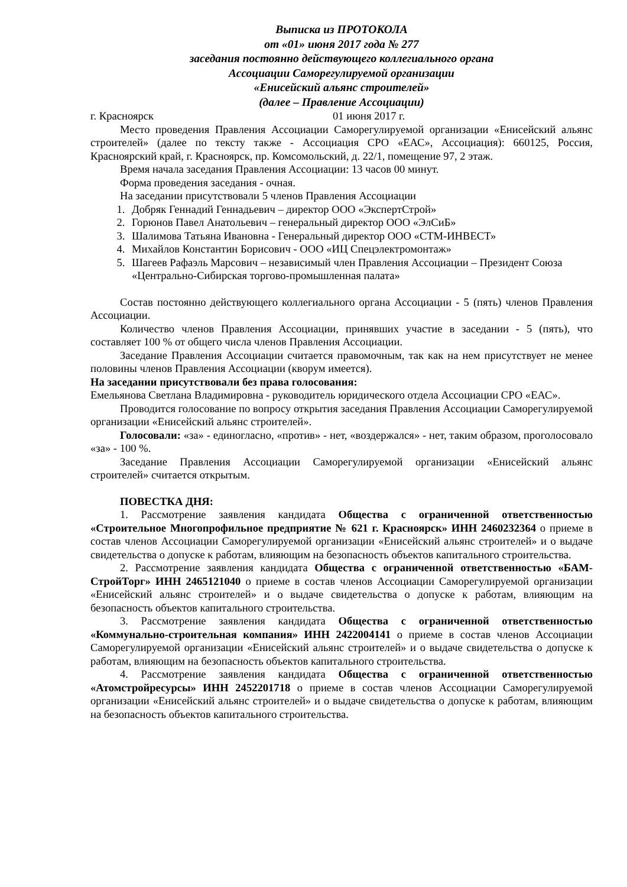Выписка из ПРОТОКОЛА
от «01» июня 2017 года № 277
заседания постоянно действующего коллегиального органа
Ассоциации Саморегулируемой организации
«Енисейский альянс строителей»
(далее – Правление Ассоциации)
г. Красноярск 01 июня 2017 г.
Место проведения Правления Ассоциации Саморегулируемой организации «Енисейский альянс строителей» (далее по тексту также - Ассоциация СРО «ЕАС», Ассоциация): 660125, Россия, Красноярский край, г. Красноярск, пр. Комсомольский, д. 22/1, помещение 97, 2 этаж.
Время начала заседания Правления Ассоциации: 13 часов 00 минут.
Форма проведения заседания - очная.
На заседании присутствовали 5 членов Правления Ассоциации
1. Добряк Геннадий Геннадьевич – директор ООО «ЭкспертСтрой»
2. Горюнов Павел Анатольевич – генеральный директор ООО «ЭлСиБ»
3. Шалимова Татьяна Ивановна - Генеральный директор ООО «СТМ-ИНВЕСТ»
4. Михайлов Константин Борисович - ООО «ИЦ Спецэлектромонтаж»
5. Шагеев Рафаэль Марсович – независимый член Правления Ассоциации – Президент Союза «Центрально-Сибирская торгово-промышленная палата»
Состав постоянно действующего коллегиального органа Ассоциации - 5 (пять) членов Правления Ассоциации.
Количество членов Правления Ассоциации, принявших участие в заседании - 5 (пять), что составляет 100 % от общего числа членов Правления Ассоциации.
Заседание Правления Ассоциации считается правомочным, так как на нем присутствует не менее половины членов Правления Ассоциации (кворум имеется).
На заседании присутствовали без права голосования:
Емельянова Светлана Владимировна - руководитель юридического отдела Ассоциации СРО «ЕАС».
Проводится голосование по вопросу открытия заседания Правления Ассоциации Саморегулируемой организации «Енисейский альянс строителей».
Голосовали: «за» - единогласно, «против» - нет, «воздержался» - нет, таким образом, проголосовало «за» - 100 %.
Заседание Правления Ассоциации Саморегулируемой организации «Енисейский альянс строителей» считается открытым.
ПОВЕСТКА ДНЯ:
1. Рассмотрение заявления кандидата Общества с ограниченной ответственностью «Строительное Многопрофильное предприятие № 621 г. Красноярск» ИНН 2460232364 о приеме в состав членов Ассоциации Саморегулируемой организации «Енисейский альянс строителей» и о выдаче свидетельства о допуске к работам, влияющим на безопасность объектов капитального строительства.
2. Рассмотрение заявления кандидата Общества с ограниченной ответственностью «БАМ-СтройТорг» ИНН 2465121040 о приеме в состав членов Ассоциации Саморегулируемой организации «Енисейский альянс строителей» и о выдаче свидетельства о допуске к работам, влияющим на безопасность объектов капитального строительства.
3. Рассмотрение заявления кандидата Общества с ограниченной ответственностью «Коммунально-строительная компания» ИНН 2422004141 о приеме в состав членов Ассоциации Саморегулируемой организации «Енисейский альянс строителей» и о выдаче свидетельства о допуске к работам, влияющим на безопасность объектов капитального строительства.
4. Рассмотрение заявления кандидата Общества с ограниченной ответственностью «Атомстройресурсы» ИНН 2452201718 о приеме в состав членов Ассоциации Саморегулируемой организации «Енисейский альянс строителей» и о выдаче свидетельства о допуске к работам, влияющим на безопасность объектов капитального строительства.